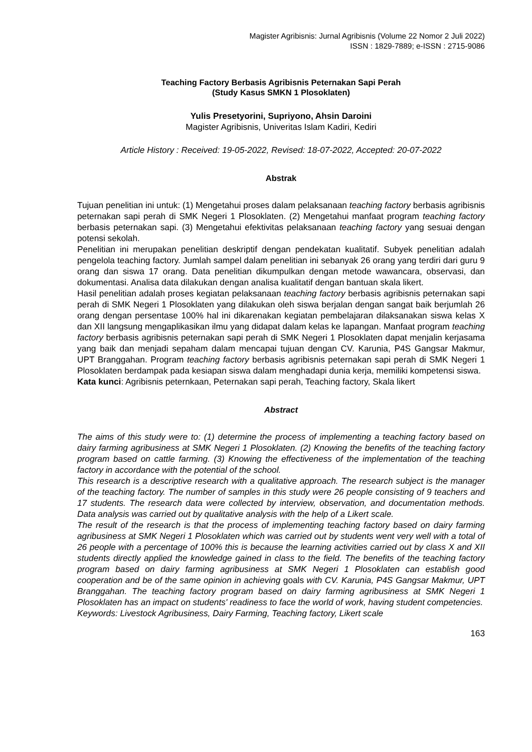Magister Agribisnis: Jurnal Agribisnis (Volume 22 Nomor 2 Juli 2022)
ISSN : 1829-7889; e-ISSN : 2715-9086
Teaching Factory Berbasis Agribisnis Peternakan Sapi Perah
(Study Kasus SMKN 1 Plosoklaten)
Yulis Presetyorini, Supriyono, Ahsin Daroini
Magister Agribisnis, Univeritas Islam Kadiri, Kediri
Article History : Received: 19-05-2022, Revised: 18-07-2022, Accepted: 20-07-2022
Abstrak
Tujuan penelitian ini untuk: (1) Mengetahui proses dalam pelaksanaan teaching factory berbasis agribisnis peternakan sapi perah di SMK Negeri 1 Plosoklaten. (2) Mengetahui manfaat program teaching factory berbasis peternakan sapi. (3) Mengetahui efektivitas pelaksanaan teaching factory yang sesuai dengan potensi sekolah.
Penelitian ini merupakan penelitian deskriptif dengan pendekatan kualitatif. Subyek penelitian adalah pengelola teaching factory. Jumlah sampel dalam penelitian ini sebanyak 26 orang yang terdiri dari guru 9 orang dan siswa 17 orang. Data penelitian dikumpulkan dengan metode wawancara, observasi, dan dokumentasi. Analisa data dilakukan dengan analisa kualitatif dengan bantuan skala likert.
Hasil penelitian adalah proses kegiatan pelaksanaan teaching factory berbasis agribisnis peternakan sapi perah di SMK Negeri 1 Plosoklaten yang dilakukan oleh siswa berjalan dengan sangat baik berjumlah 26 orang dengan persentase 100% hal ini dikarenakan kegiatan pembelajaran dilaksanakan siswa kelas X dan XII langsung mengaplikasikan ilmu yang didapat dalam kelas ke lapangan. Manfaat program teaching factory berbasis agribisnis peternakan sapi perah di SMK Negeri 1 Plosoklaten dapat menjalin kerjasama yang baik dan menjadi sepaham dalam mencapai tujuan dengan CV. Karunia, P4S Gangsar Makmur, UPT Branggahan. Program teaching factory berbasis agribisnis peternakan sapi perah di SMK Negeri 1 Plosoklaten berdampak pada kesiapan siswa dalam menghadapi dunia kerja, memiliki kompetensi siswa.
Kata kunci: Agribisnis peternkaan, Peternakan sapi perah, Teaching factory, Skala likert
Abstract
The aims of this study were to: (1) determine the process of implementing a teaching factory based on dairy farming agribusiness at SMK Negeri 1 Plosoklaten. (2) Knowing the benefits of the teaching factory program based on cattle farming. (3) Knowing the effectiveness of the implementation of the teaching factory in accordance with the potential of the school.
This research is a descriptive research with a qualitative approach. The research subject is the manager of the teaching factory. The number of samples in this study were 26 people consisting of 9 teachers and 17 students. The research data were collected by interview, observation, and documentation methods. Data analysis was carried out by qualitative analysis with the help of a Likert scale.
The result of the research is that the process of implementing teaching factory based on dairy farming agribusiness at SMK Negeri 1 Plosoklaten which was carried out by students went very well with a total of 26 people with a percentage of 100% this is because the learning activities carried out by class X and XII students directly applied the knowledge gained in class to the field. The benefits of the teaching factory program based on dairy farming agribusiness at SMK Negeri 1 Plosoklaten can establish good cooperation and be of the same opinion in achieving goals with CV. Karunia, P4S Gangsar Makmur, UPT Branggahan. The teaching factory program based on dairy farming agribusiness at SMK Negeri 1 Plosoklaten has an impact on students' readiness to face the world of work, having student competencies.
Keywords: Livestock Agribusiness, Dairy Farming, Teaching factory, Likert scale
163